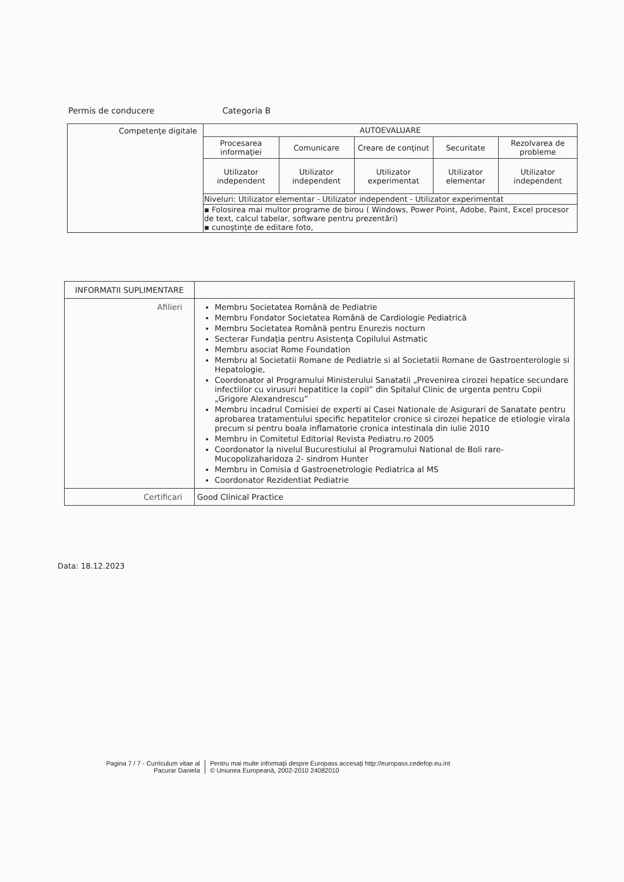Permis de conducere Categoria B
| Competenţe digitale | AUTOEVALUARE | | | | |
| | Procesarea informaţiei | Comunicare | Creare de conţinut | Securitate | Rezolvarea de probleme |
| | Utilizator independent | Utilizator independent | Utilizator experimentat | Utilizator elementar | Utilizator independent |
| | Niveluri: Utilizator elementar - Utilizator independent - Utilizator experimentat | | | | |
| | ▪ Folosirea mai multor programe de birou ( Windows, Power Point, Adobe, Paint, Excel procesor de text, calcul tabelar, software pentru prezentări) ▪ cunoştinţe de editare foto, | | | | |
| INFORMATII SUPLIMENTARE | |
| Afilieri | Membru Societatea Română de Pediatrie Membru Fondator Societatea Română de Cardiologie Pediatrică Membru Societatea Română pentru Enurezis nocturn Secterar Fundaţia pentru Asistenţa Copilului Astmatic Membru asociat Rome Foundation Membru al Societatii Romane de Pediatrie si al Societatii Romane de Gastroenterologie si Hepatologie, Coordonator al Programului Ministerului Sanatatii „Prevenirea cirozei hepatice secundare infectiilor cu virusuri hepatitice la copil” din Spitalul Clinic de urgenta pentru Copii „Grigore Alexandrescu” Membru incadrul Comisiei de experti ai Casei Nationale de Asigurari de Sanatate pentru aprobarea tratamentului specific hepatitelor cronice si cirozei hepatice de etiologie virala precum si pentru boala inflamatorie cronica intestinala din iulie 2010 Membru in Comitetul Editorial Revista Pediatru.ro 2005 Coordonator la nivelul Bucurestiului al Programului National de Boli rare- Mucopolizaharidoza 2- sindrom Hunter Membru in Comisia d Gastroenetrologie Pediatrica al MS Coordonator Rezidentiat Pediatrie |
| Certificari | Good Clinical Practice |
Data: 18.12.2023
Pagina 7 / 7 - Curriculum vitae al Pacurar Daniela
Pentru mai multe informaţii despre Europass accesaţi http://europass.cedefop.eu.int
© Uniunea Europeană, 2002-2010 24082010